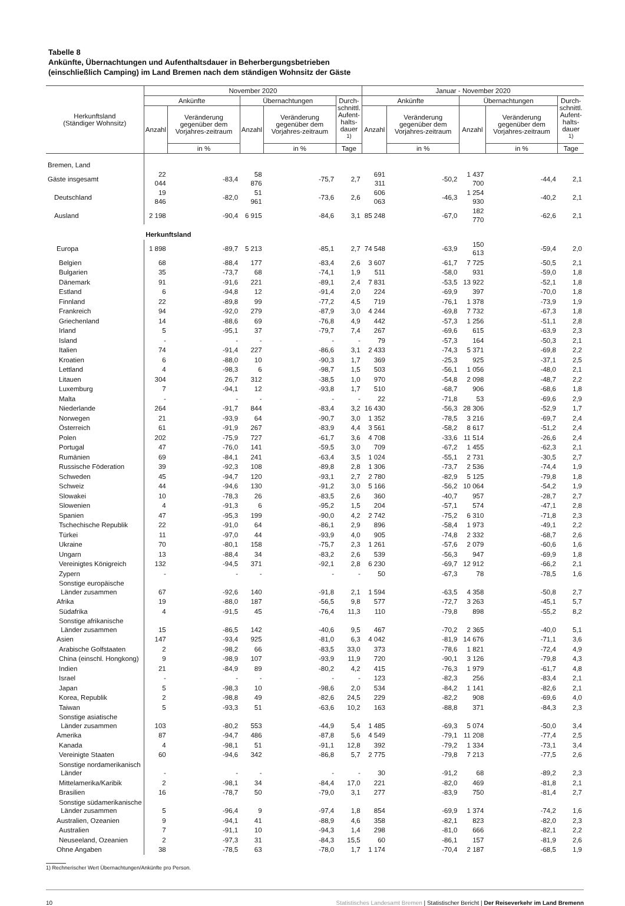Tabelle 8
Ankünfte, Übernachtungen und Aufenthaltsdauer in Beherbergungsbetrieben
(einschließlich Camping) im Land Bremen nach dem ständigen Wohnsitz der Gäste
| Herkunftsland (Ständiger Wohnsitz) | November 2020 | | | | | Januar - November 2020 | | | | |
| --- | --- | --- | --- | --- | --- | --- | --- | --- | --- | --- |
| | Ankünfte | | Übernachtungen | | Durch- schnittl. Aufent- halts- dauer <sup>1)</sup> | Ankünfte | | Übernachtungen | | Durch- schnittl. Aufent- halts- dauer <sup>1)</sup> |
| | Anzahl | Veränderung gegenüber dem Vorjahres-zeitraum | Anzahl | Veränderung gegenüber dem Vorjahres-zeitraum | | Anzahl | Veränderung gegenüber dem Vorjahres-zeitraum | Anzahl | Veränderung gegenüber dem Vorjahres-zeitraum | |
| | | in % | | in % | Tage | | in % | | in % | Tage |
| Bremen, Land | | | | | | | | | | |
| Gäste insgesamt | 22 044 | -83,4 | 58 876 | -75,7 | 2,7 | 691 311 | -50,2 | 1 437 700 | -44,4 | 2,1 |
| Deutschland | 19 846 | -82,0 | 51 961 | -73,6 | 2,6 | 606 063 | -46,3 | 1 254 930 | -40,2 | 2,1 |
| Ausland | 2 198 | -90,4 | 6 915 | -84,6 | 3,1 | 85 248 | -67,0 | 182 770 | -62,6 | 2,1 |
| | Herkunftsland | | | | | | | | | |
| Europa | 1 898 | -89,7 | 5 213 | -85,1 | 2,7 | 74 548 | -63,9 | 150 613 | -59,4 | 2,0 |
| Belgien | 68 | -88,4 | 177 | -83,4 | 2,6 | 3 607 | -61,7 | 7 725 | -50,5 | 2,1 |
| Bulgarien | 35 | -73,7 | 68 | -74,1 | 1,9 | 511 | -58,0 | 931 | -59,0 | 1,8 |
| Dänemark | 91 | -91,6 | 221 | -89,1 | 2,4 | 7 831 | -53,5 | 13 922 | -52,1 | 1,8 |
| Estland | 6 | -94,8 | 12 | -91,4 | 2,0 | 224 | -69,9 | 397 | -70,0 | 1,8 |
| Finnland | 22 | -89,8 | 99 | -77,2 | 4,5 | 719 | -76,1 | 1 378 | -73,9 | 1,9 |
| Frankreich | 94 | -92,0 | 279 | -87,9 | 3,0 | 4 244 | -69,8 | 7 732 | -67,3 | 1,8 |
| Griechenland | 14 | -88,6 | 69 | -76,8 | 4,9 | 442 | -57,3 | 1 256 | -51,1 | 2,8 |
| Irland | 5 | -95,1 | 37 | -79,7 | 7,4 | 267 | -69,6 | 615 | -63,9 | 2,3 |
| Island | - | - | - | - | - | 79 | -57,3 | 164 | -50,3 | 2,1 |
| Italien | 74 | -91,4 | 227 | -86,6 | 3,1 | 2 433 | -74,3 | 5 371 | -69,8 | 2,2 |
| Kroatien | 6 | -88,0 | 10 | -90,3 | 1,7 | 369 | -25,3 | 925 | -37,1 | 2,5 |
| Lettland | 4 | -98,3 | 6 | -98,7 | 1,5 | 503 | -56,1 | 1 056 | -48,0 | 2,1 |
| Litauen | 304 | 26,7 | 312 | -38,5 | 1,0 | 970 | -54,8 | 2 098 | -48,7 | 2,2 |
| Luxemburg | 7 | -94,1 | 12 | -93,8 | 1,7 | 510 | -68,7 | 906 | -68,6 | 1,8 |
| Malta | - | - | - | - | - | 22 | -71,8 | 53 | -69,6 | 2,9 |
| Niederlande | 264 | -91,7 | 844 | -83,4 | 3,2 | 16 430 | -56,3 | 28 306 | -52,9 | 1,7 |
| Norwegen | 21 | -93,9 | 64 | -90,7 | 3,0 | 1 352 | -78,5 | 3 216 | -69,7 | 2,4 |
| Österreich | 61 | -91,9 | 267 | -83,9 | 4,4 | 3 561 | -58,2 | 8 617 | -51,2 | 2,4 |
| Polen | 202 | -75,9 | 727 | -61,7 | 3,6 | 4 708 | -33,6 | 11 514 | -26,6 | 2,4 |
| Portugal | 47 | -76,0 | 141 | -59,5 | 3,0 | 709 | -67,2 | 1 455 | -62,3 | 2,1 |
| Rumänien | 69 | -84,1 | 241 | -63,4 | 3,5 | 1 024 | -55,1 | 2 731 | -30,5 | 2,7 |
| Russische Föderation | 39 | -92,3 | 108 | -89,8 | 2,8 | 1 306 | -73,7 | 2 536 | -74,4 | 1,9 |
| Schweden | 45 | -94,7 | 120 | -93,1 | 2,7 | 2 780 | -82,9 | 5 125 | -79,8 | 1,8 |
| Schweiz | 44 | -94,6 | 130 | -91,2 | 3,0 | 5 166 | -56,2 | 10 064 | -54,2 | 1,9 |
| Slowakei | 10 | -78,3 | 26 | -83,5 | 2,6 | 360 | -40,7 | 957 | -28,7 | 2,7 |
| Slowenien | 4 | -91,3 | 6 | -95,2 | 1,5 | 204 | -57,1 | 574 | -47,1 | 2,8 |
| Spanien | 47 | -95,3 | 199 | -90,0 | 4,2 | 2 742 | -75,2 | 6 310 | -71,8 | 2,3 |
| Tschechische Republik | 22 | -91,0 | 64 | -86,1 | 2,9 | 896 | -58,4 | 1 973 | -49,1 | 2,2 |
| Türkei | 11 | -97,0 | 44 | -93,9 | 4,0 | 905 | -74,8 | 2 332 | -68,7 | 2,6 |
| Ukraine | 70 | -80,1 | 158 | -75,7 | 2,3 | 1 261 | -57,6 | 2 079 | -60,6 | 1,6 |
| Ungarn | 13 | -88,4 | 34 | -83,2 | 2,6 | 539 | -56,3 | 947 | -69,9 | 1,8 |
| Vereinigtes Königreich | 132 | -94,5 | 371 | -92,1 | 2,8 | 6 230 | -69,7 | 12 912 | -66,2 | 2,1 |
| Zypern | - | - | - | - | - | 50 | -67,3 | 78 | -78,5 | 1,6 |
| Sonstige europäische Länder zusammen | 67 | -92,6 | 140 | -91,8 | 2,1 | 1 594 | -63,5 | 4 358 | -50,8 | 2,7 |
| Afrika | 19 | -88,0 | 187 | -56,5 | 9,8 | 577 | -72,7 | 3 263 | -45,1 | 5,7 |
| Südafrika | 4 | -91,5 | 45 | -76,4 | 11,3 | 110 | -79,8 | 898 | -55,2 | 8,2 |
| Sonstige afrikanische Länder zusammen | 15 | -86,5 | 142 | -40,6 | 9,5 | 467 | -70,2 | 2 365 | -40,0 | 5,1 |
| Asien | 147 | -93,4 | 925 | -81,0 | 6,3 | 4 042 | -81,9 | 14 676 | -71,1 | 3,6 |
| Arabische Golfstaaten | 2 | -98,2 | 66 | -83,5 | 33,0 | 373 | -78,6 | 1 821 | -72,4 | 4,9 |
| China (einschl. Hongkong) | 9 | -98,9 | 107 | -93,9 | 11,9 | 720 | -90,1 | 3 126 | -79,8 | 4,3 |
| Indien | 21 | -84,9 | 89 | -80,2 | 4,2 | 415 | -76,3 | 1 979 | -61,7 | 4,8 |
| Israel | - | - | - | - | - | 123 | -82,3 | 256 | -83,4 | 2,1 |
| Japan | 5 | -98,3 | 10 | -98,6 | 2,0 | 534 | -84,2 | 1 141 | -82,6 | 2,1 |
| Korea, Republik | 2 | -98,8 | 49 | -82,6 | 24,5 | 229 | -82,2 | 908 | -69,6 | 4,0 |
| Taiwan | 5 | -93,3 | 51 | -63,6 | 10,2 | 163 | -88,8 | 371 | -84,3 | 2,3 |
| Sonstige asiatische Länder zusammen | 103 | -80,2 | 553 | -44,9 | 5,4 | 1 485 | -69,3 | 5 074 | -50,0 | 3,4 |
| Amerika | 87 | -94,7 | 486 | -87,8 | 5,6 | 4 549 | -79,1 | 11 208 | -77,4 | 2,5 |
| Kanada | 4 | -98,1 | 51 | -91,1 | 12,8 | 392 | -79,2 | 1 334 | -73,1 | 3,4 |
| Vereinigte Staaten | 60 | -94,6 | 342 | -86,8 | 5,7 | 2 775 | -79,8 | 7 213 | -77,5 | 2,6 |
| Sonstige nordamerikanisch Länder | - | - | - | - | - | 30 | -91,2 | 68 | -89,2 | 2,3 |
| Mittelamerika/Karibik | 2 | -98,1 | 34 | -84,4 | 17,0 | 221 | -82,0 | 469 | -81,8 | 2,1 |
| Brasilien | 16 | -78,7 | 50 | -79,0 | 3,1 | 277 | -83,9 | 750 | -81,4 | 2,7 |
| Sonstige südamerikanische Länder zusammen | 5 | -96,4 | 9 | -97,4 | 1,8 | 854 | -69,9 | 1 374 | -74,2 | 1,6 |
| Australien, Ozeanien | 9 | -94,1 | 41 | -88,9 | 4,6 | 358 | -82,1 | 823 | -82,0 | 2,3 |
| Australien | 7 | -91,1 | 10 | -94,3 | 1,4 | 298 | -81,0 | 666 | -82,1 | 2,2 |
| Neuseeland, Ozeanien | 2 | -97,3 | 31 | -84,3 | 15,5 | 60 | -86,1 | 157 | -81,9 | 2,6 |
| Ohne Angaben | 38 | -78,5 | 63 | -78,0 | 1,7 | 1 174 | -70,4 | 2 187 | -68,5 | 1,9 |
1) Rechnerischer Wert Übernachtungen/Ankünfte pro Person.
10 Statistisches Landesamt Bremen | Statistischer Bericht | Der Reiseverkehr im Land Bremenn